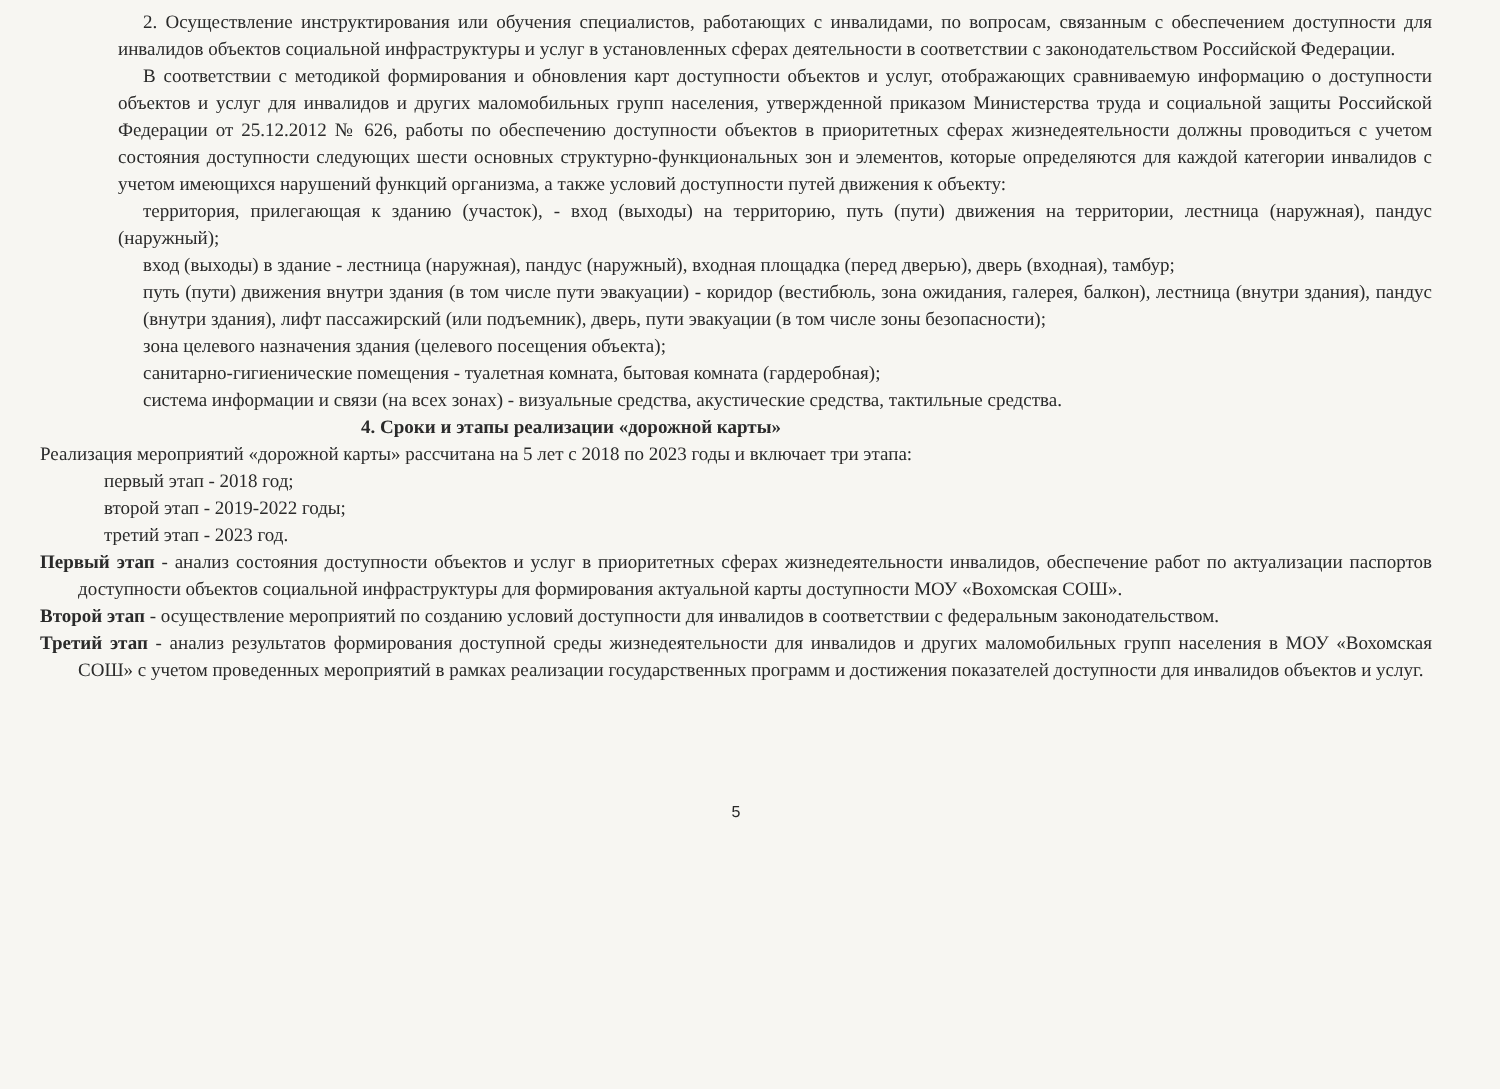2. Осуществление инструктирования или обучения специалистов, работающих с инвалидами, по вопросам, связанным с обеспечением доступности для инвалидов объектов социальной инфраструктуры и услуг в установленных сферах деятельности в соответствии с законодательством Российской Федерации.
В соответствии с методикой формирования и обновления карт доступности объектов и услуг, отображающих сравниваемую информацию о доступности объектов и услуг для инвалидов и других маломобильных групп населения, утвержденной приказом Министерства труда и социальной защиты Российской Федерации от 25.12.2012 № 626, работы по обеспечению доступности объектов в приоритетных сферах жизнедеятельности должны проводиться с учетом состояния доступности следующих шести основных структурно-функциональных зон и элементов, которые определяются для каждой категории инвалидов с учетом имеющихся нарушений функций организма, а также условий доступности путей движения к объекту:
территория, прилегающая к зданию (участок), - вход (выходы) на территорию, путь (пути) движения на территории, лестница (наружная), пандус (наружный);
вход (выходы) в здание - лестница (наружная), пандус (наружный), входная площадка (перед дверью), дверь (входная), тамбур;
путь (пути) движения внутри здания (в том числе пути эвакуации) - коридор (вестибюль, зона ожидания, галерея, балкон), лестница (внутри здания), пандус (внутри здания), лифт пассажирский (или подъемник), дверь, пути эвакуации (в том числе зоны безопасности);
зона целевого назначения здания (целевого посещения объекта);
санитарно-гигиенические помещения - туалетная комната, бытовая комната (гардеробная);
система информации и связи (на всех зонах) - визуальные средства, акустические средства, тактильные средства.
4. Сроки и этапы реализации «дорожной карты»
Реализация мероприятий «дорожной карты» рассчитана на 5 лет с 2018 по 2023 годы и включает три этапа:
первый этап - 2018 год;
второй этап - 2019-2022 годы;
третий этап - 2023 год.
Первый этап - анализ состояния доступности объектов и услуг в приоритетных сферах жизнедеятельности инвалидов, обеспечение работ по актуализации паспортов доступности объектов социальной инфраструктуры для формирования актуальной карты доступности МОУ «Вохомская СОШ».
Второй этап - осуществление мероприятий по созданию условий доступности для инвалидов в соответствии с федеральным законодательством.
Третий этап - анализ результатов формирования доступной среды жизнедеятельности для инвалидов и других маломобильных групп населения в МОУ «Вохомская СОШ» с учетом проведенных мероприятий в рамках реализации государственных программ и достижения показателей доступности для инвалидов объектов и услуг.
5